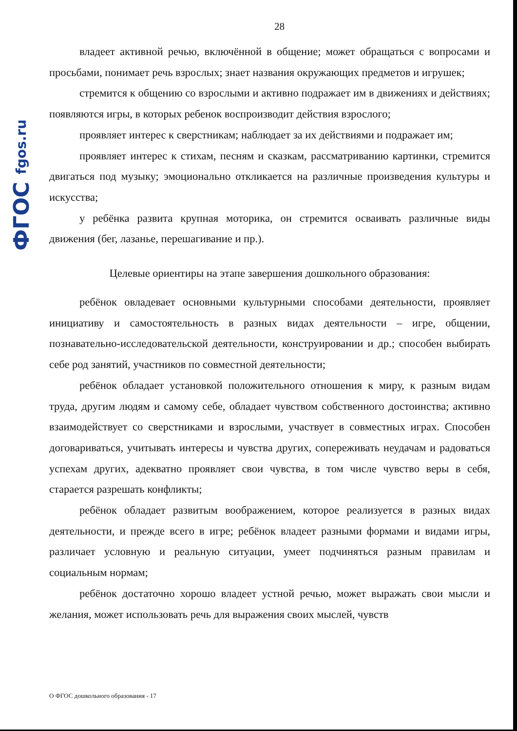ФГОС fgos.ru
28
владеет активной речью, включённой в общение; может обращаться с вопросами и просьбами, понимает речь взрослых; знает названия окружающих предметов и игрушек;
стремится к общению со взрослыми и активно подражает им в движениях и действиях; появляются игры, в которых ребенок воспроизводит действия взрослого;
проявляет интерес к сверстникам; наблюдает за их действиями и подражает им;
проявляет интерес к стихам, песням и сказкам, рассматриванию картинки, стремится двигаться под музыку; эмоционально откликается на различные произведения культуры и искусства;
у ребёнка развита крупная моторика, он стремится осваивать различные виды движения (бег, лазанье, перешагивание и пр.).
Целевые ориентиры на этапе завершения дошкольного образования:
ребёнок овладевает основными культурными способами деятельности, проявляет инициативу и самостоятельность в разных видах деятельности – игре, общении, познавательно-исследовательской деятельности, конструировании и др.; способен выбирать себе род занятий, участников по совместной деятельности;
ребёнок обладает установкой положительного отношения к миру, к разным видам труда, другим людям и самому себе, обладает чувством собственного достоинства; активно взаимодействует со сверстниками и взрослыми, участвует в совместных играх. Способен договариваться, учитывать интересы и чувства других, сопереживать неудачам и радоваться успехам других, адекватно проявляет свои чувства, в том числе чувство веры в себя, старается разрешать конфликты;
ребёнок обладает развитым воображением, которое реализуется в разных видах деятельности, и прежде всего в игре; ребёнок владеет разными формами и видами игры, различает условную и реальную ситуации, умеет подчиняться разным правилам и социальным нормам;
ребёнок достаточно хорошо владеет устной речью, может выражать свои мысли и желания, может использовать речь для выражения своих мыслей, чувств
О ФГОС дошкольного образования - 17